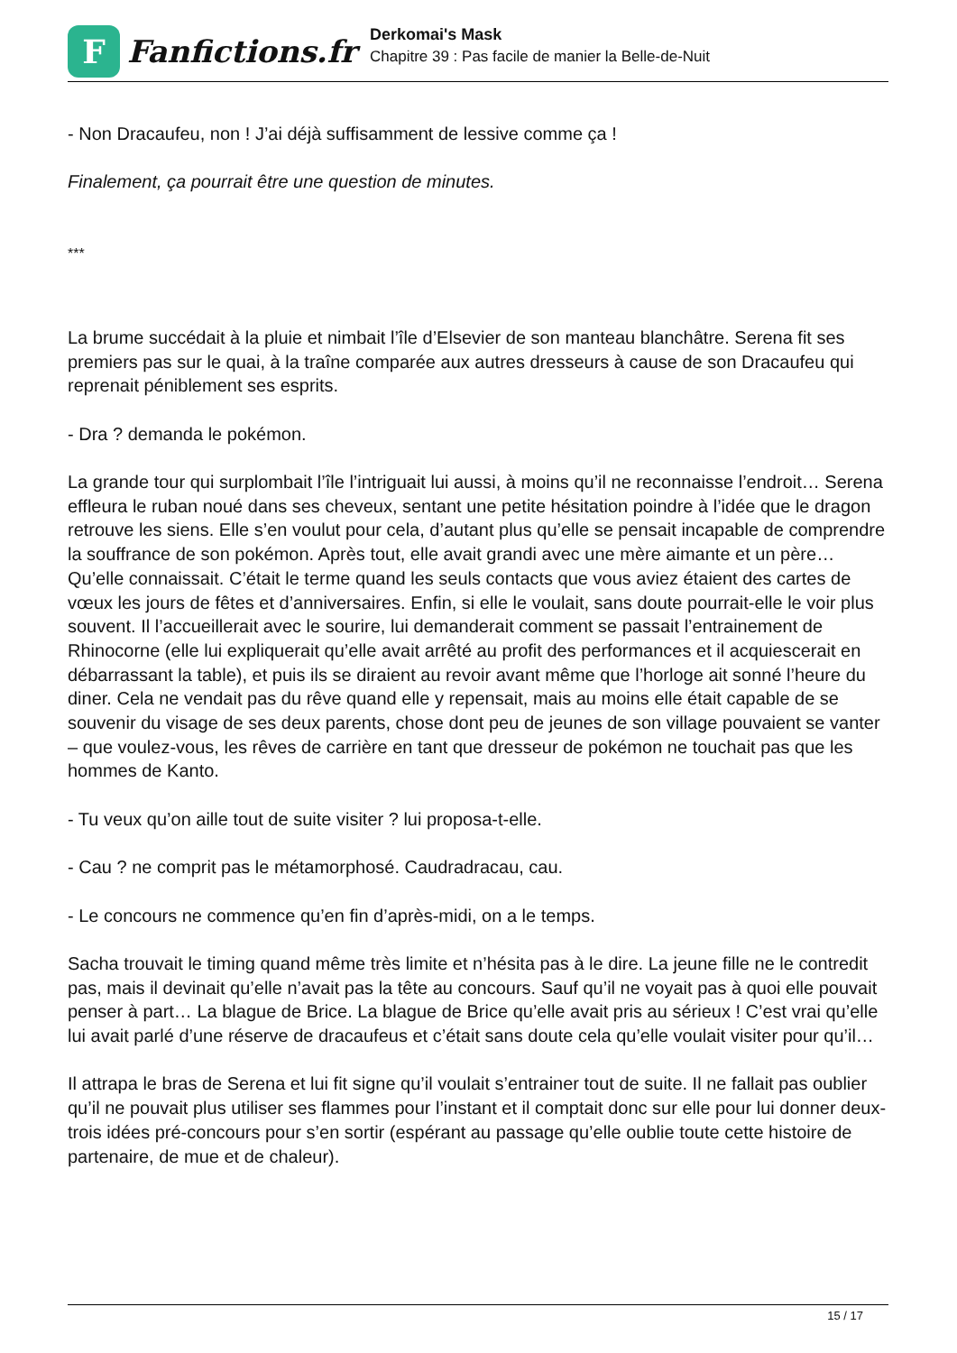F
Fanfictions.fr
Derkomai's Mask
Chapitre 39 : Pas facile de manier la Belle-de-Nuit
- Non Dracaufeu, non ! J’ai déjà suffisamment de lessive comme ça !
Finalement, ça pourrait être une question de minutes.
***
La brume succédait à la pluie et nimbait l’île d’Elsevier de son manteau blanchâtre. Serena fit ses premiers pas sur le quai, à la traîne comparée aux autres dresseurs à cause de son Dracaufeu qui reprenait péniblement ses esprits.
- Dra ? demanda le pokémon.
La grande tour qui surplombait l’île l’intriguait lui aussi, à moins qu’il ne reconnaisse l’endroit… Serena effleura le ruban noué dans ses cheveux, sentant une petite hésitation poindre à l’idée que le dragon retrouve les siens. Elle s’en voulut pour cela, d’autant plus qu’elle se pensait incapable de comprendre la souffrance de son pokémon. Après tout, elle avait grandi avec une mère aimante et un père… Qu’elle connaissait. C’était le terme quand les seuls contacts que vous aviez étaient des cartes de vœux les jours de fêtes et d’anniversaires. Enfin, si elle le voulait, sans doute pourrait-elle le voir plus souvent. Il l’accueillerait avec le sourire, lui demanderait comment se passait l’entrainement de Rhinocorne (elle lui expliquerait qu’elle avait arrêté au profit des performances et il acquiescerait en débarrassant la table), et puis ils se diraient au revoir avant même que l’horloge ait sonné l’heure du diner. Cela ne vendait pas du rêve quand elle y repensait, mais au moins elle était capable de se souvenir du visage de ses deux parents, chose dont peu de jeunes de son village pouvaient se vanter – que voulez-vous, les rêves de carrière en tant que dresseur de pokémon ne touchait pas que les hommes de Kanto.
- Tu veux qu’on aille tout de suite visiter ? lui proposa-t-elle.
- Cau ? ne comprit pas le métamorphosé. Caudradracau, cau.
- Le concours ne commence qu’en fin d’après-midi, on a le temps.
Sacha trouvait le timing quand même très limite et n’hésita pas à le dire. La jeune fille ne le contredit pas, mais il devinait qu’elle n’avait pas la tête au concours. Sauf qu’il ne voyait pas à quoi elle pouvait penser à part… La blague de Brice. La blague de Brice qu’elle avait pris au sérieux ! C’est vrai qu’elle lui avait parlé d’une réserve de dracaufeus et c’était sans doute cela qu’elle voulait visiter pour qu’il…
Il attrapa le bras de Serena et lui fit signe qu’il voulait s’entrainer tout de suite. Il ne fallait pas oublier qu’il ne pouvait plus utiliser ses flammes pour l’instant et il comptait donc sur elle pour lui donner deux-trois idées pré-concours pour s’en sortir (espérant au passage qu’elle oublie toute cette histoire de partenaire, de mue et de chaleur).
15 / 17